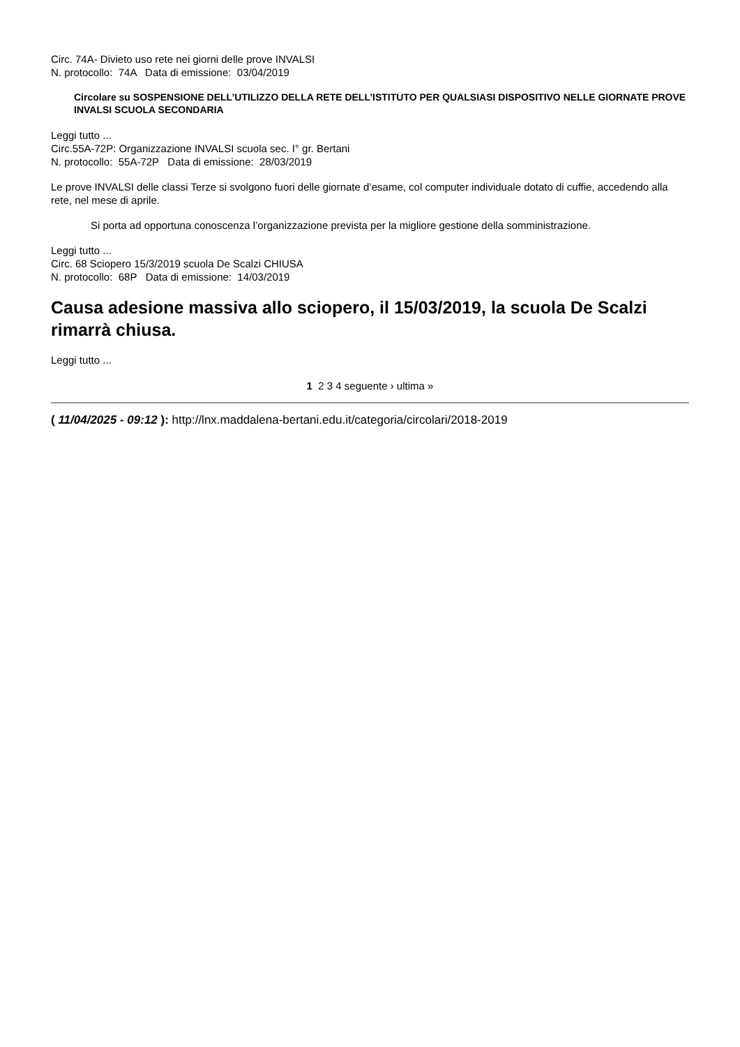Circ. 74A- Divieto uso rete nei giorni delle prove INVALSI
N. protocollo: 74A Data di emissione: 03/04/2019
Circolare su SOSPENSIONE DELL’UTILIZZO DELLA RETE DELL’ISTITUTO PER QUALSIASI DISPOSITIVO NELLE GIORNATE PROVE INVALSI SCUOLA SECONDARIA
Leggi tutto ...
Circ.55A-72P: Organizzazione INVALSI scuola sec. I° gr. Bertani
N. protocollo: 55A-72P Data di emissione: 28/03/2019
Le prove INVALSI delle classi Terze si svolgono fuori delle giornate d’esame, col computer individuale dotato di cuffie, accedendo alla rete, nel mese di aprile.
Si porta ad opportuna conoscenza l’organizzazione prevista per la migliore gestione della somministrazione.
Leggi tutto ...
Circ. 68 Sciopero 15/3/2019 scuola De Scalzi CHIUSA
N. protocollo: 68P Data di emissione: 14/03/2019
Causa adesione massiva allo sciopero, il 15/03/2019, la scuola De Scalzi rimarrà chiusa.
Leggi tutto ...
1 2 3 4 seguente › ultima »
( 11/04/2025 - 09:12 ): http://lnx.maddalena-bertani.edu.it/categoria/circolari/2018-2019